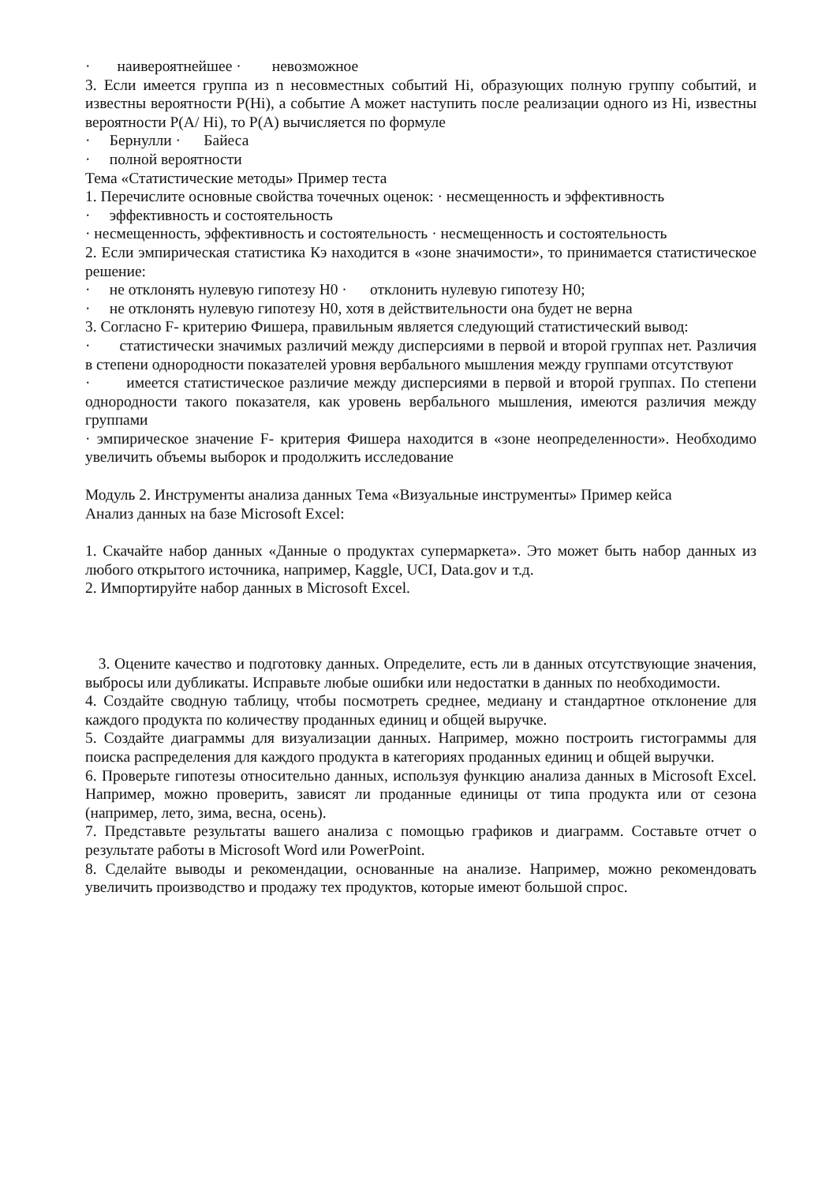· наивероятнейшее · невозможное
3. Если имеется группа из n несовместных событий Hi, образующих полную группу событий, и известны вероятности P(Hi), а событие A может наступить после реализации одного из Hi, известны вероятности P(A/ Hi), то P(A) вычисляется по формуле
· Бернулли · Байеса
· полной вероятности
Тема «Статистические методы» Пример теста
1. Перечислите основные свойства точечных оценок: · несмещенность и эффективность
· эффективность и состоятельность
· несмещенность, эффективность и состоятельность · несмещенность и состоятельность
2. Если эмпирическая статистика Кэ находится в «зоне значимости», то принимается статистическое решение:
· не отклонять нулевую гипотезу H0 · отклонить нулевую гипотезу H0;
· не отклонять нулевую гипотезу H0, хотя в действительности она будет не верна
3. Согласно F- критерию Фишера, правильным является следующий статистический вывод:
· статистически значимых различий между дисперсиями в первой и второй группах нет. Различия в степени однородности показателей уровня вербального мышления между группами отсутствуют
· имеется статистическое различие между дисперсиями в первой и второй группах. По степени однородности такого показателя, как уровень вербального мышления, имеются различия между группами
· эмпирическое значение F- критерия Фишера находится в «зоне неопределенности». Необходимо увеличить объемы выборок и продолжить исследование
Модуль 2. Инструменты анализа данных Тема «Визуальные инструменты» Пример кейса
Анализ данных на базе Microsoft Excel:
1. Скачайте набор данных «Данные о продуктах супермаркета». Это может быть набор данных из любого открытого источника, например, Kaggle, UCI, Data.gov и т.д.
2. Импортируйте набор данных в Microsoft Excel.
3. Оцените качество и подготовку данных. Определите, есть ли в данных отсутствующие значения, выбросы или дубликаты. Исправьте любые ошибки или недостатки в данных по необходимости.
4. Создайте сводную таблицу, чтобы посмотреть среднее, медиану и стандартное отклонение для каждого продукта по количеству проданных единиц и общей выручке.
5. Создайте диаграммы для визуализации данных. Например, можно построить гистограммы для поиска распределения для каждого продукта в категориях проданных единиц и общей выручки.
6. Проверьте гипотезы относительно данных, используя функцию анализа данных в Microsoft Excel. Например, можно проверить, зависят ли проданные единицы от типа продукта или от сезона (например, лето, зима, весна, осень).
7. Представьте результаты вашего анализа с помощью графиков и диаграмм. Составьте отчет о результате работы в Microsoft Word или PowerPoint.
8. Сделайте выводы и рекомендации, основанные на анализе. Например, можно рекомендовать увеличить производство и продажу тех продуктов, которые имеют большой спрос.